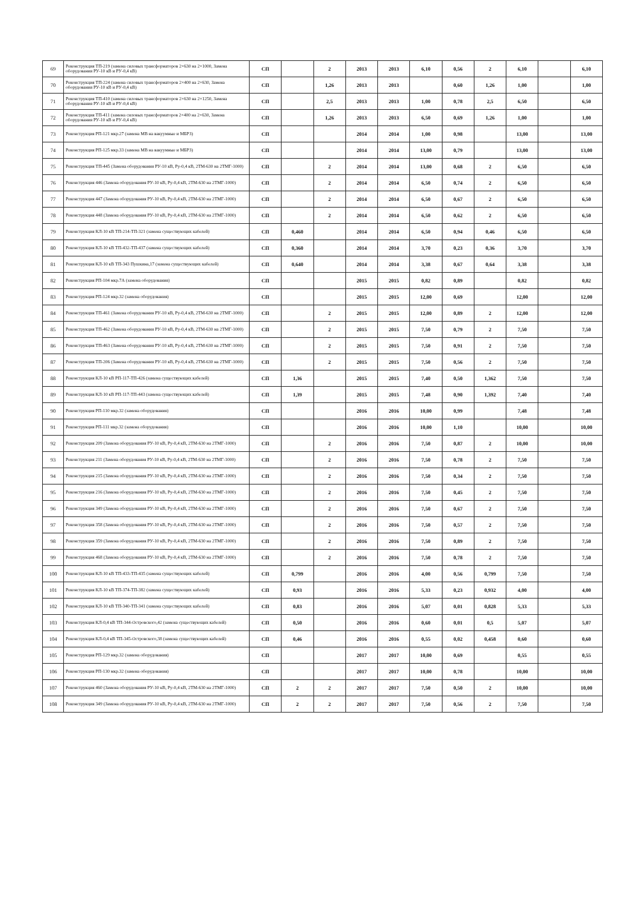| 69 | Реконструкция ТП-219 (замена силовых трансформаторов 2×630 на 2×1000, Замена оборудования РУ-10 кВ и РУ-0,4 кВ) | СП | | 2 | 2013 | 2013 | 6,10 | 0,56 | 2 | 6,10 | | 6,10 |
| 70 | Реконструкция ТП-224 (замена силовых трансформаторов 2×400 на 2×630, Замена оборудования РУ-10 кВ и РУ-0,4 кВ) | СП | | 1,26 | 2013 | 2013 | | 0,60 | 1,26 | 1,00 | | 1,00 |
| 71 | Реконструкция ТП-410 (замена силовых трансформаторов 2×630 на 2×1250, Замена оборудования РУ-10 кВ и РУ-0,4 кВ) | СП | | 2,5 | 2013 | 2013 | 1,00 | 0,78 | 2,5 | 6,50 | | 6,50 |
| 72 | Реконструкция ТП-411 (замена силовых трансформаторов 2×400 на 2×630, Замена оборудования РУ-10 кВ и РУ-0,4 кВ) | СП | | 1,26 | 2013 | 2013 | 6,50 | 0,69 | 1,26 | 1,00 | | 1,00 |
| 73 | Реконструкция РП-121 мкр.27 (замена МВ на вакуумные и МБРЗ) | СП | | | 2014 | 2014 | 1,00 | 0,98 | | 13,00 | | 13,00 |
| 74 | Реконструкция РП-125 мкр.33 (замена МВ на вакуумные и МБРЗ) | СП | | | 2014 | 2014 | 13,00 | 0,79 | | 13,00 | | 13,00 |
| 75 | Реконструкция ТП-445 (Замена оборудования РУ-10 кВ, Ру-0,4 кВ, 2ТМ-630 на 2ТМГ-1000) | СП | | 2 | 2014 | 2014 | 13,00 | 0,68 | 2 | 6,50 | | 6,50 |
| 76 | Реконструкция 446 (Замена оборудования РУ-10 кВ, Ру-0,4 кВ, 2ТМ-630 на 2ТМГ-1000) | СП | | 2 | 2014 | 2014 | 6,50 | 0,74 | 2 | 6,50 | | 6,50 |
| 77 | Реконструкция 447 (Замена оборудования РУ-10 кВ, Ру-0,4 кВ, 2ТМ-630 на 2ТМГ-1000) | СП | | 2 | 2014 | 2014 | 6,50 | 0,67 | 2 | 6,50 | | 6,50 |
| 78 | Реконструкция 448 (Замена оборудования РУ-10 кВ, Ру-0,4 кВ, 2ТМ-630 на 2ТМГ-1000) | СП | | 2 | 2014 | 2014 | 6,50 | 0,62 | 2 | 6,50 | | 6,50 |
| 79 | Реконструкция КЛ-10 кВ ТП-214-ТП-321 (замена существующих кабелей) | СП | 0,460 | | 2014 | 2014 | 6,50 | 0,94 | 0,46 | 6,50 | | 6,50 |
| 80 | Реконструкция КЛ-10 кВ ТП-432-ТП-437 (замена существующих кабелей) | СП | 0,360 | | 2014 | 2014 | 3,70 | 0,23 | 0,36 | 3,70 | | 3,70 |
| 81 | Реконструкция КЛ-10 кВ ТП-343 Пушкина,17 (замена существующих кабелей) | СП | 0,640 | | 2014 | 2014 | 3,38 | 0,67 | 0,64 | 3,38 | | 3,38 |
| 82 | Реконструкция РП-104 мкр.7А (замена оборудования) | СП | | | 2015 | 2015 | 0,82 | 0,89 | | 0,82 | | 0,82 |
| 83 | Реконструкция РП-124 мкр.32 (замена оборудования) | СП | | | 2015 | 2015 | 12,00 | 0,69 | | 12,00 | | 12,00 |
| 84 | Реконструкция ТП-461 (Замена оборудования РУ-10 кВ, Ру-0,4 кВ, 2ТМ-630 на 2ТМГ-1000) | СП | | 2 | 2015 | 2015 | 12,00 | 0,89 | 2 | 12,00 | | 12,00 |
| 85 | Реконструкция ТП-462 (Замена оборудования РУ-10 кВ, Ру-0,4 кВ, 2ТМ-630 на 2ТМГ-1000) | СП | | 2 | 2015 | 2015 | 7,50 | 0,79 | 2 | 7,50 | | 7,50 |
| 86 | Реконструкция ТП-463 (Замена оборудования РУ-10 кВ, Ру-0,4 кВ, 2ТМ-630 на 2ТМГ-1000) | СП | | 2 | 2015 | 2015 | 7,50 | 0,91 | 2 | 7,50 | | 7,50 |
| 87 | Реконструкция ТП-206 (Замена оборудования РУ-10 кВ, Ру-0,4 кВ, 2ТМ-630 на 2ТМГ-1000) | СП | | 2 | 2015 | 2015 | 7,50 | 0,56 | 2 | 7,50 | | 7,50 |
| 88 | Реконструкция КЛ-10 кВ РП-117-ТП-426 (замена существующих кабелей) | СП | 1,36 | | 2015 | 2015 | 7,40 | 0,50 | 1,362 | 7,50 | | 7,50 |
| 89 | Реконструкция КЛ-10 кВ РП-117-ТП-443 (замена существующих кабелей) | СП | 1,39 | | 2015 | 2015 | 7,48 | 0,90 | 1,392 | 7,40 | | 7,40 |
| 90 | Реконструкция РП-110 мкр.32 (замена оборудования) | СП | | | 2016 | 2016 | 10,00 | 0,99 | | 7,48 | | 7,48 |
| 91 | Реконструкция РП-111 мкр.32 (замена оборудования) | СП | | | 2016 | 2016 | 10,00 | 1,10 | | 10,00 | | 10,00 |
| 92 | Реконструкция 209 (Замена оборудования РУ-10 кВ, Ру-0,4 кВ, 2ТМ-630 на 2ТМГ-1000) | СП | | 2 | 2016 | 2016 | 7,50 | 0,87 | 2 | 10,00 | | 10,00 |
| 93 | Реконструкция 211 (Замена оборудования РУ-10 кВ, Ру-0,4 кВ, 2ТМ-630 на 2ТМГ-1000) | СП | | 2 | 2016 | 2016 | 7,50 | 0,78 | 2 | 7,50 | | 7,50 |
| 94 | Реконструкция 215 (Замена оборудования РУ-10 кВ, Ру-0,4 кВ, 2ТМ-630 на 2ТМГ-1000) | СП | | 2 | 2016 | 2016 | 7,50 | 0,34 | 2 | 7,50 | | 7,50 |
| 95 | Реконструкция 216 (Замена оборудования РУ-10 кВ, Ру-0,4 кВ, 2ТМ-630 на 2ТМГ-1000) | СП | | 2 | 2016 | 2016 | 7,50 | 0,45 | 2 | 7,50 | | 7,50 |
| 96 | Реконструкция 349 (Замена оборудования РУ-10 кВ, Ру-0,4 кВ, 2ТМ-630 на 2ТМГ-1000) | СП | | 2 | 2016 | 2016 | 7,50 | 0,67 | 2 | 7,50 | | 7,50 |
| 97 | Реконструкция 358 (Замена оборудования РУ-10 кВ, Ру-0,4 кВ, 2ТМ-630 на 2ТМГ-1000) | СП | | 2 | 2016 | 2016 | 7,50 | 0,57 | 2 | 7,50 | | 7,50 |
| 98 | Реконструкция 359 (Замена оборудования РУ-10 кВ, Ру-0,4 кВ, 2ТМ-630 на 2ТМГ-1000) | СП | | 2 | 2016 | 2016 | 7,50 | 0,89 | 2 | 7,50 | | 7,50 |
| 99 | Реконструкция 468 (Замена оборудования РУ-10 кВ, Ру-0,4 кВ, 2ТМ-630 на 2ТМГ-1000) | СП | | 2 | 2016 | 2016 | 7,50 | 0,78 | 2 | 7,50 | | 7,50 |
| 100 | Реконструкция КЛ-10 кВ ТП-433-ТП-435 (замена существующих кабелей) | СП | 0,799 | | 2016 | 2016 | 4,00 | 0,56 | 0,799 | 7,50 | | 7,50 |
| 101 | Реконструкция КЛ-10 кВ ТП-374-ТП-382 (замена существующих кабелей) | СП | 0,93 | | 2016 | 2016 | 5,33 | 0,23 | 0,932 | 4,00 | | 4,00 |
| 102 | Реконструкция КЛ-10 кВ ТП-340-ТП-341 (замена существующих кабелей) | СП | 0,83 | | 2016 | 2016 | 5,07 | 0,01 | 0,828 | 5,33 | | 5,33 |
| 103 | Реконструкция КЛ-0,4 кВ ТП-344-Островского,42 (замена существующих кабелей) | СП | 0,50 | | 2016 | 2016 | 0,60 | 0,01 | 0,5 | 5,07 | | 5,07 |
| 104 | Реконструкция КЛ-0,4 кВ ТП-345-Островского,38 (замена существующих кабелей) | СП | 0,46 | | 2016 | 2016 | 0,55 | 0,02 | 0,458 | 0,60 | | 0,60 |
| 105 | Реконструкция РП-129 мкр.32 (замена оборудования) | СП | | | 2017 | 2017 | 10,00 | 0,69 | | 0,55 | | 0,55 |
| 106 | Реконструкция РП-130 мкр.32 (замена оборудования) | СП | | | 2017 | 2017 | 10,00 | 0,78 | | 10,00 | | 10,00 |
| 107 | Реконструкция 460 (Замена оборудования РУ-10 кВ, Ру-0,4 кВ, 2ТМ-630 на 2ТМГ-1000) | СП | 2 | 2 | 2017 | 2017 | 7,50 | 0,50 | 2 | 10,00 | | 10,00 |
| 108 | Реконструкция 349 (Замена оборудования РУ-10 кВ, Ру-0,4 кВ, 2ТМ-630 на 2ТМГ-1000) | СП | 2 | 2 | 2017 | 2017 | 7,50 | 0,56 | 2 | 7,50 | | 7,50 |